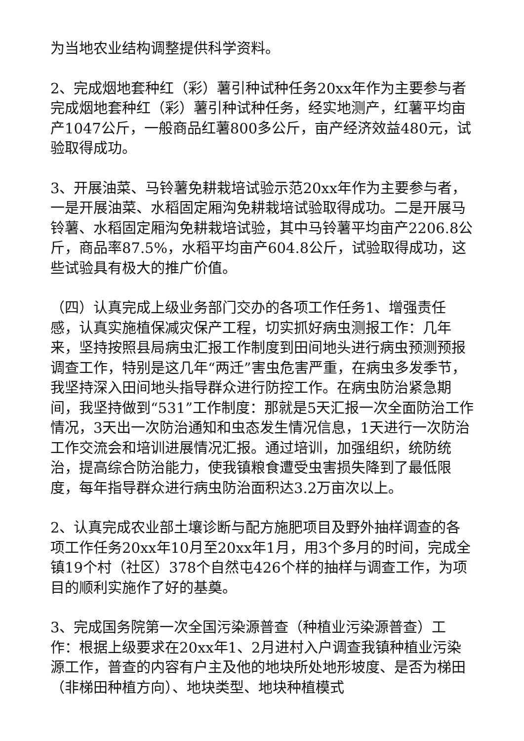为当地农业结构调整提供科学资料。
2、完成烟地套种红（彩）薯引种试种任务20xx年作为主要参与者完成烟地套种红（彩）薯引种试种任务，经实地测产，红薯平均亩产1047公斤，一般商品红薯800多公斤，亩产经济效益480元，试验取得成功。
3、开展油菜、马铃薯免耕栽培试验示范20xx年作为主要参与者，一是开展油菜、水稻固定厢沟免耕栽培试验取得成功。二是开展马铃薯、水稻固定厢沟免耕栽培试验，其中马铃薯平均亩产2206.8公斤，商品率87.5%，水稻平均亩产604.8公斤，试验取得成功，这些试验具有极大的推广价值。
（四）认真完成上级业务部门交办的各项工作任务1、增强责任感，认真实施植保减灾保产工程，切实抓好病虫测报工作：几年来，坚持按照县局病虫汇报工作制度到田间地头进行病虫预测预报调查工作，特别是这几年“两迁”害虫危害严重，在病虫多发季节，我坚持深入田间地头指导群众进行防控工作。在病虫防治紧急期间，我坚持做到“531”工作制度：那就是5天汇报一次全面防治工作情况，3天出一次防治通知和虫态发生情况信息，1天进行一次防治工作交流会和培训进展情况汇报。通过培训，加强组织，统防统治，提高综合防治能力，使我镇粮食遭受虫害损失降到了最低限度，每年指导群众进行病虫防治面积达3.2万亩次以上。
2、认真完成农业部土壤诊断与配方施肥项目及野外抽样调查的各项工作任务20xx年10月至20xx年1月，用3个多月的时间，完成全镇19个村（社区）378个自然屯426个样的抽样与调查工作，为项目的顺利实施作了好的基奠。
3、完成国务院第一次全国污染源普查（种植业污染源普查）工作：根据上级要求在20xx年1、2月进村入户调查我镇种植业污染源工作，普查的内容有户主及他的地块所处地形坡度、是否为梯田（非梯田种植方向）、地块类型、地块种植模式